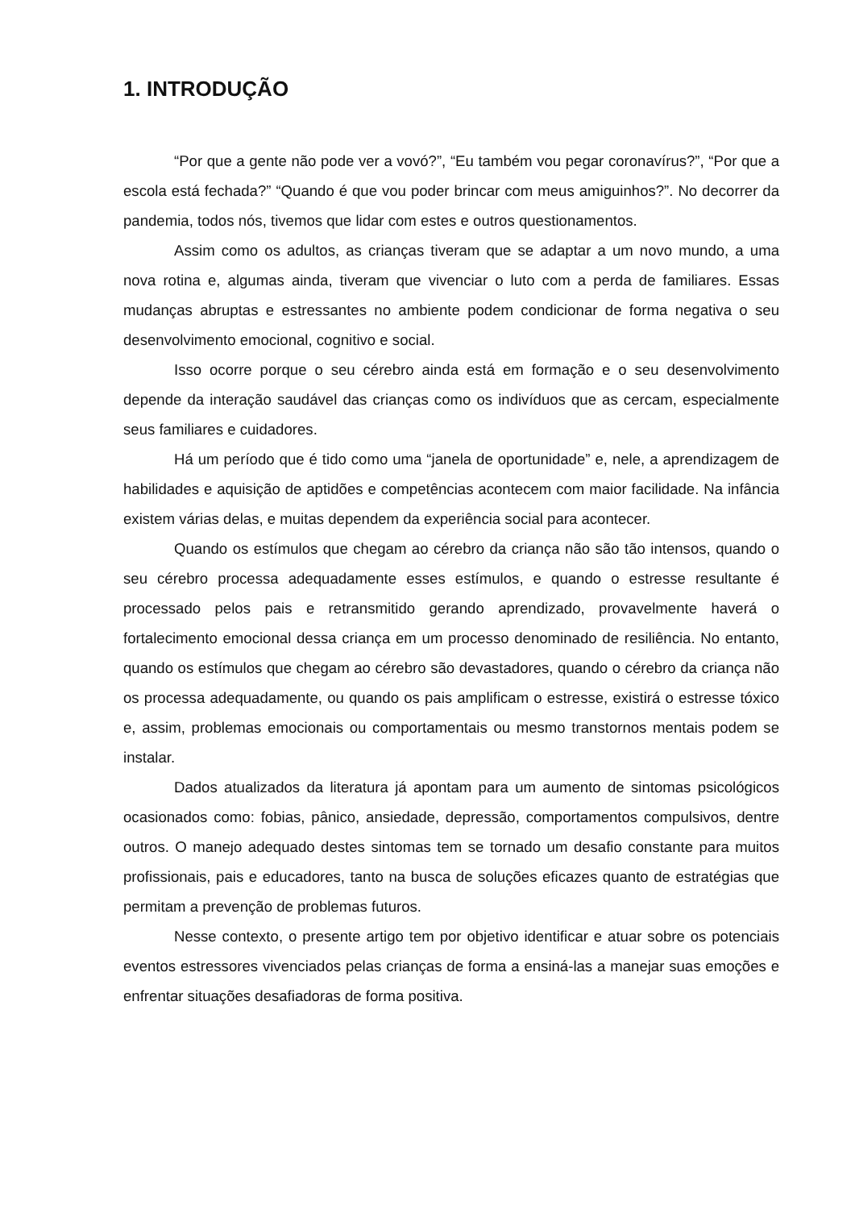1. INTRODUÇÃO
“Por que a gente não pode ver a vovó?”, “Eu também vou pegar coronavírus?”, “Por que a escola está fechada?” “Quando é que vou poder brincar com meus amiguinhos?”. No decorrer da pandemia, todos nós, tivemos que lidar com estes e outros questionamentos.
Assim como os adultos, as crianças tiveram que se adaptar a um novo mundo, a uma nova rotina e, algumas ainda, tiveram que vivenciar o luto com a perda de familiares. Essas mudanças abruptas e estressantes no ambiente podem condicionar de forma negativa o seu desenvolvimento emocional, cognitivo e social.
Isso ocorre porque o seu cérebro ainda está em formação e o seu desenvolvimento depende da interação saudável das crianças como os indivíduos que as cercam, especialmente seus familiares e cuidadores.
Há um período que é tido como uma “janela de oportunidade” e, nele, a aprendizagem de habilidades e aquisição de aptidões e competências acontecem com maior facilidade. Na infância existem várias delas, e muitas dependem da experiência social para acontecer.
Quando os estímulos que chegam ao cérebro da criança não são tão intensos, quando o seu cérebro processa adequadamente esses estímulos, e quando o estresse resultante é processado pelos pais e retransmitido gerando aprendizado, provavelmente haverá o fortalecimento emocional dessa criança em um processo denominado de resiliência. No entanto, quando os estímulos que chegam ao cérebro são devastadores, quando o cérebro da criança não os processa adequadamente, ou quando os pais amplificam o estresse, existirá o estresse tóxico e, assim, problemas emocionais ou comportamentais ou mesmo transtornos mentais podem se instalar.
Dados atualizados da literatura já apontam para um aumento de sintomas psicológicos ocasionados como: fobias, pânico, ansiedade, depressão, comportamentos compulsivos, dentre outros. O manejo adequado destes sintomas tem se tornado um desafio constante para muitos profissionais, pais e educadores, tanto na busca de soluções eficazes quanto de estratégias que permitam a prevenção de problemas futuros.
Nesse contexto, o presente artigo tem por objetivo identificar e atuar sobre os potenciais eventos estressores vivenciados pelas crianças de forma a ensiná-las a manejar suas emoções e enfrentar situações desafiadoras de forma positiva.